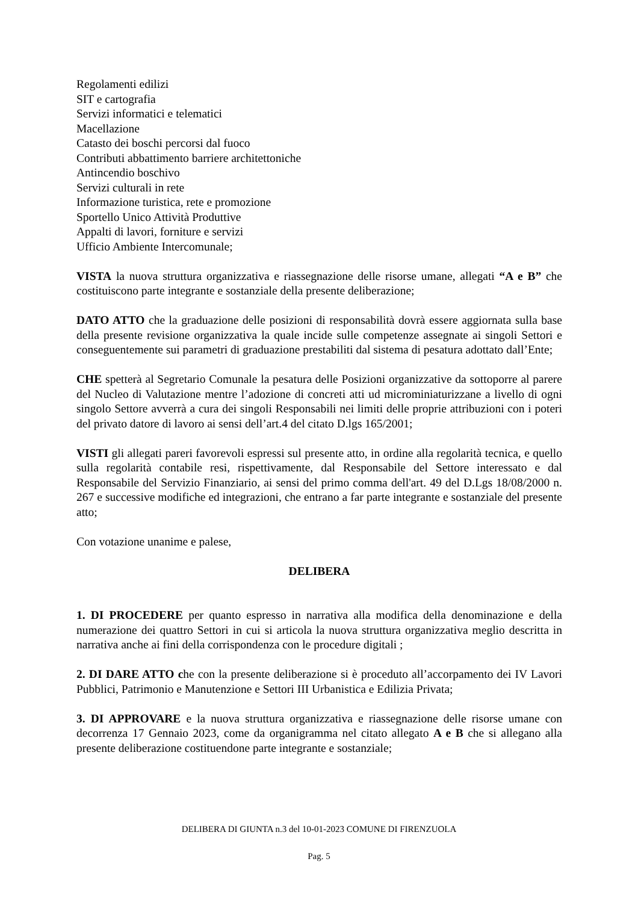Regolamenti edilizi
SIT e cartografia
Servizi informatici e telematici
Macellazione
Catasto dei boschi percorsi dal fuoco
Contributi abbattimento barriere architettoniche
Antincendio boschivo
Servizi culturali in rete
Informazione turistica, rete e promozione
Sportello Unico Attività Produttive
Appalti di lavori, forniture e servizi
Ufficio Ambiente Intercomunale;
VISTA la nuova struttura organizzativa e riassegnazione delle risorse umane, allegati “A e B” che costituiscono parte integrante e sostanziale della presente deliberazione;
DATO ATTO che la graduazione delle posizioni di responsabilità dovrà essere aggiornata sulla base della presente revisione organizzativa la quale incide sulle competenze assegnate ai singoli Settori e conseguentemente sui parametri di graduazione prestabiliti dal sistema di pesatura adottato dall’Ente;
CHE spetterà al Segretario Comunale la pesatura delle Posizioni organizzative da sottoporre al parere del Nucleo di Valutazione mentre l’adozione di concreti atti ud microminiaturizzane a livello di ogni singolo Settore avverrà a cura dei singoli Responsabili nei limiti delle proprie attribuzioni con i poteri del privato datore di lavoro ai sensi dell’art.4 del citato D.lgs 165/2001;
VISTI gli allegati pareri favorevoli espressi sul presente atto, in ordine alla regolarità tecnica, e quello sulla regolarità contabile resi, rispettivamente, dal Responsabile del Settore interessato e dal Responsabile del Servizio Finanziario, ai sensi del primo comma dell'art. 49 del D.Lgs 18/08/2000 n. 267 e successive modifiche ed integrazioni, che entrano a far parte integrante e sostanziale del presente atto;
Con votazione unanime e palese,
DELIBERA
1. DI PROCEDERE per quanto espresso in narrativa alla modifica della denominazione e della numerazione dei quattro Settori in cui si articola la nuova struttura organizzativa meglio descritta in narrativa anche ai fini della corrispondenza con le procedure digitali ;
2. DI DARE ATTO che con la presente deliberazione si è proceduto all’accorpamento dei IV Lavori Pubblici, Patrimonio e Manutenzione e Settori III Urbanistica e Edilizia Privata;
3. DI APPROVARE e la nuova struttura organizzativa e riassegnazione delle risorse umane con decorrenza 17 Gennaio 2023, come da organigramma nel citato allegato A e B che si allegano alla presente deliberazione costituendone parte integrante e sostanziale;
DELIBERA DI GIUNTA n.3 del 10-01-2023 COMUNE DI FIRENZUOLA
Pag. 5